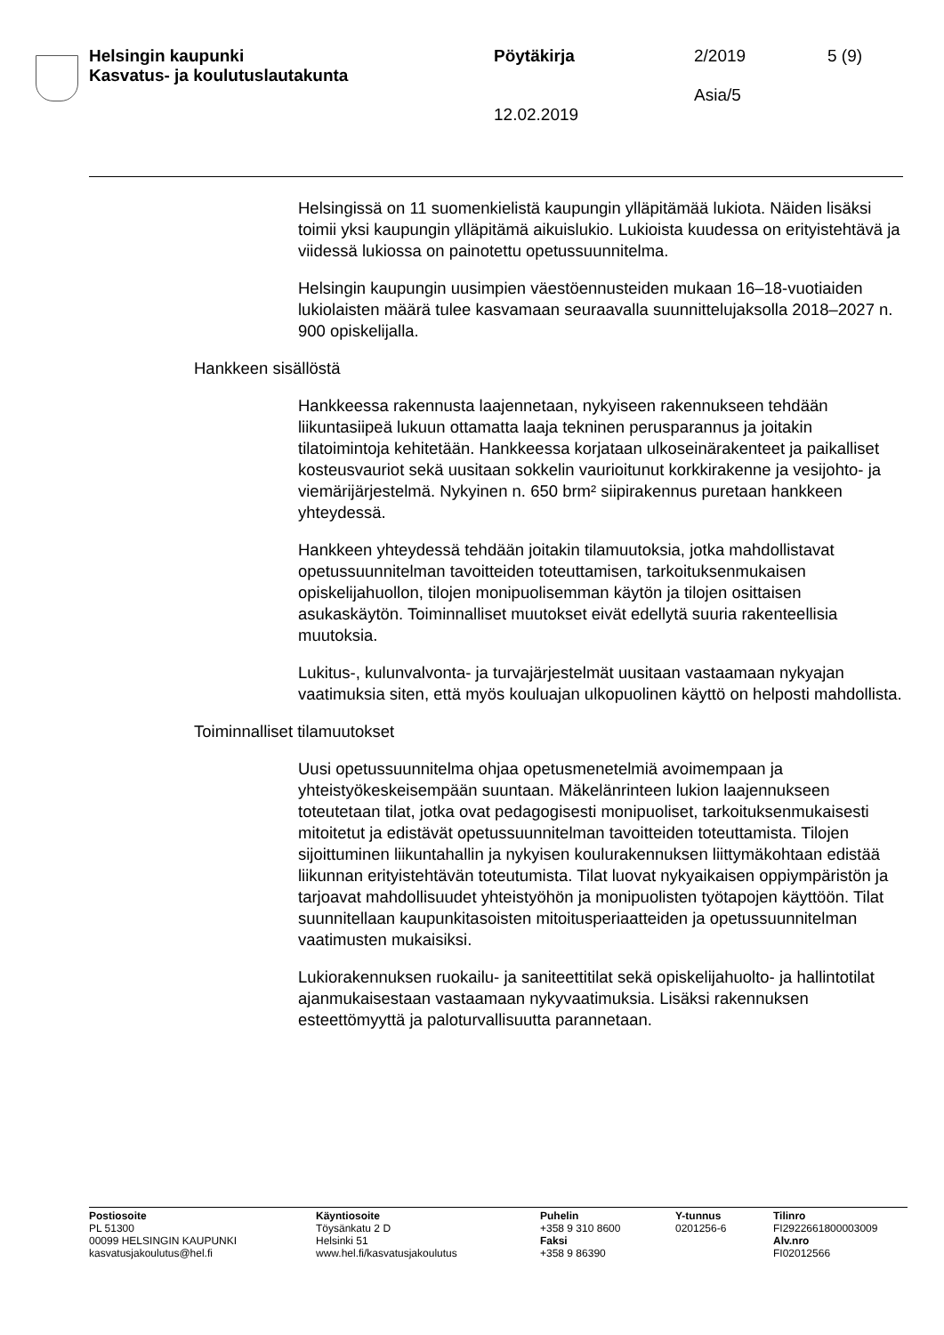Helsingin kaupunki
Kasvatus- ja koulutuslautakunta
Pöytäkirja
12.02.2019
2/2019
Asia/5
5 (9)
Helsingissä on 11 suomenkielistä kaupungin ylläpitämää lukiota. Näiden lisäksi toimii yksi kaupungin ylläpitämä aikuislukio. Lukioista kuudessa on erityistehtävä ja viidessä lukiossa on painotettu opetussuunnitelma.
Helsingin kaupungin uusimpien väestöennusteiden mukaan 16–18-vuotiaiden lukiolaisten määrä tulee kasvamaan seuraavalla suunnittelujaksolla 2018–2027 n. 900 opiskelijalla.
Hankkeen sisällöstä
Hankkeessa rakennusta laajennetaan, nykyiseen rakennukseen tehdään liikuntasiipeä lukuun ottamatta laaja tekninen perusparannus ja joitakin tilatoimintoja kehitetään. Hankkeessa korjataan ulkoseinärakenteet ja paikalliset kosteusvauriot sekä uusitaan sokkelin vaurioitunut korkkirakenne ja vesijohto- ja viemärijärjestelmä. Nykyinen n. 650 brm² siipirakennus puretaan hankkeen yhteydessä.
Hankkeen yhteydessä tehdään joitakin tilamuutoksia, jotka mahdollistavat opetussuunnitelman tavoitteiden toteuttamisen, tarkoituksenmukaisen opiskelijahuollon, tilojen monipuolisemman käytön ja tilojen osittaisen asukaskäytön. Toiminnalliset muutokset eivät edellytä suuria rakenteellisia muutoksia.
Lukitus-, kulunvalvonta- ja turvajärjestelmät uusitaan vastaamaan nykyajan vaatimuksia siten, että myös kouluajan ulkopuolinen käyttö on helposti mahdollista.
Toiminnalliset tilamuutokset
Uusi opetussuunnitelma ohjaa opetusmenetelmiä avoimempaan ja yhteistyökeskeisempään suuntaan. Mäkelänrinteen lukion laajennukseen toteutetaan tilat, jotka ovat pedagogisesti monipuoliset, tarkoituksenmukaisesti mitoitetut ja edistävät opetussuunnitelman tavoitteiden toteuttamista. Tilojen sijoittuminen liikuntahallin ja nykyisen koulurakennuksen liittymäkohtaan edistää liikunnan erityistehtävän toteutumista. Tilat luovat nykyaikaisen oppiympäristön ja tarjoavat mahdollisuudet yhteistyöhön ja monipuolisten työtapojen käyttöön. Tilat suunnitellaan kaupunkitasoisten mitoitusperiaatteiden ja opetussuunnitelman vaatimusten mukaisiksi.
Lukiorakennuksen ruokailu- ja saniteettitilat sekä opiskelijahuolto- ja hallintotilat ajanmukaisestaan vastaamaan nykyvaatimuksia. Lisäksi rakennuksen esteettömyyttä ja paloturvallisuutta parannetaan.
Postiosoite
PL 51300
00099 HELSINGIN KAUPUNKI
kasvatusjakoulutus@hel.fi
Käyntiosoite
Töysänkatu 2 D
Helsinki 51
www.hel.fi/kasvatusjakoulutus
Puhelin
+358 9 310 8600
Faksi
+358 9 86390
Y-tunnus
0201256-6
Tilinro
FI2922661800003009
Alv.nro
FI02012566